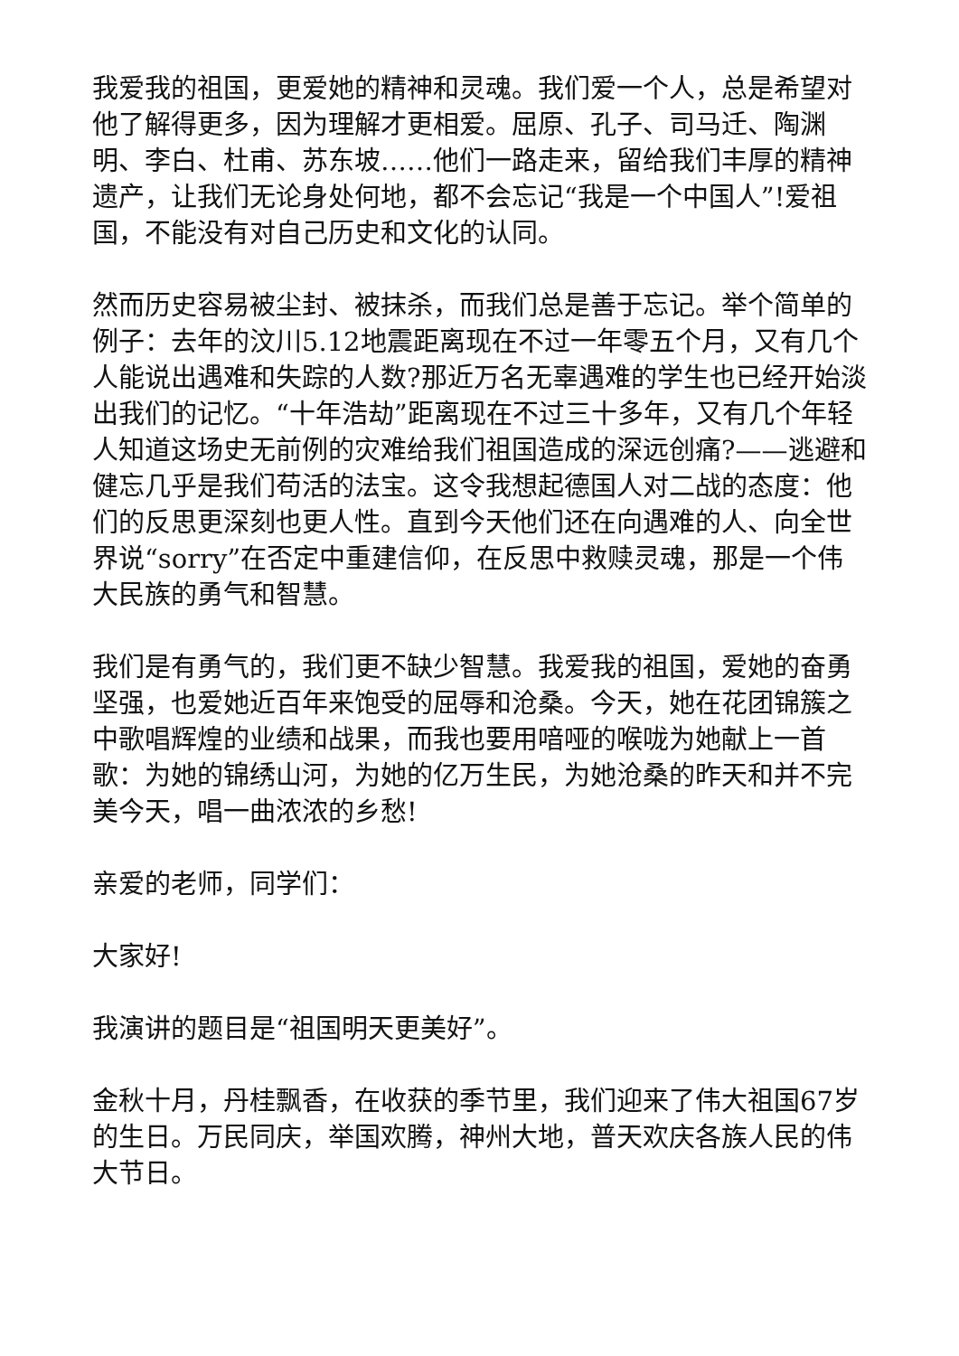我爱我的祖国，更爱她的精神和灵魂。我们爱一个人，总是希望对他了解得更多，因为理解才更相爱。屈原、孔子、司马迁、陶渊明、李白、杜甫、苏东坡……他们一路走来，留给我们丰厚的精神遗产，让我们无论身处何地，都不会忘记“我是一个中国人”!爱祖国，不能没有对自己历史和文化的认同。
然而历史容易被尘封、被抹杀，而我们总是善于忘记。举个简单的例子：去年的汶川5.12地震距离现在不过一年零五个月，又有几个人能说出遇难和失踪的人数?那近万名无辜遇难的学生也已经开始淡出我们的记忆。“十年浩劫”距离现在不过三十多年，又有几个年轻人知道这场史无前例的灾难给我们祖国造成的深远创痛?——逃避和健忘几乎是我们苟活的法宝。这令我想起德国人对二战的态度：他们的反思更深刻也更人性。直到今天他们还在向遇难的人、向全世界说“sorry”在否定中重建信仰，在反思中救赎灵魂，那是一个伟大民族的勇气和智慧。
我们是有勇气的，我们更不缺少智慧。我爱我的祖国，爱她的奋勇坚强，也爱她近百年来饱受的屈辱和沧桑。今天，她在花团锦簇之中歌唱辉煌的业绩和战果，而我也要用喑哑的喉咙为她献上一首歌：为她的锦绣山河，为她的亿万生民，为她沧桑的昨天和并不完美今天，唱一曲浓浓的乡愁!
亲爱的老师，同学们：
大家好!
我演讲的题目是“祖国明天更美好”。
金秋十月，丹桂飘香，在收获的季节里，我们迎来了伟大祖国67岁的生日。万民同庆，举国欢腾，神州大地，普天欢庆各族人民的伟大节日。